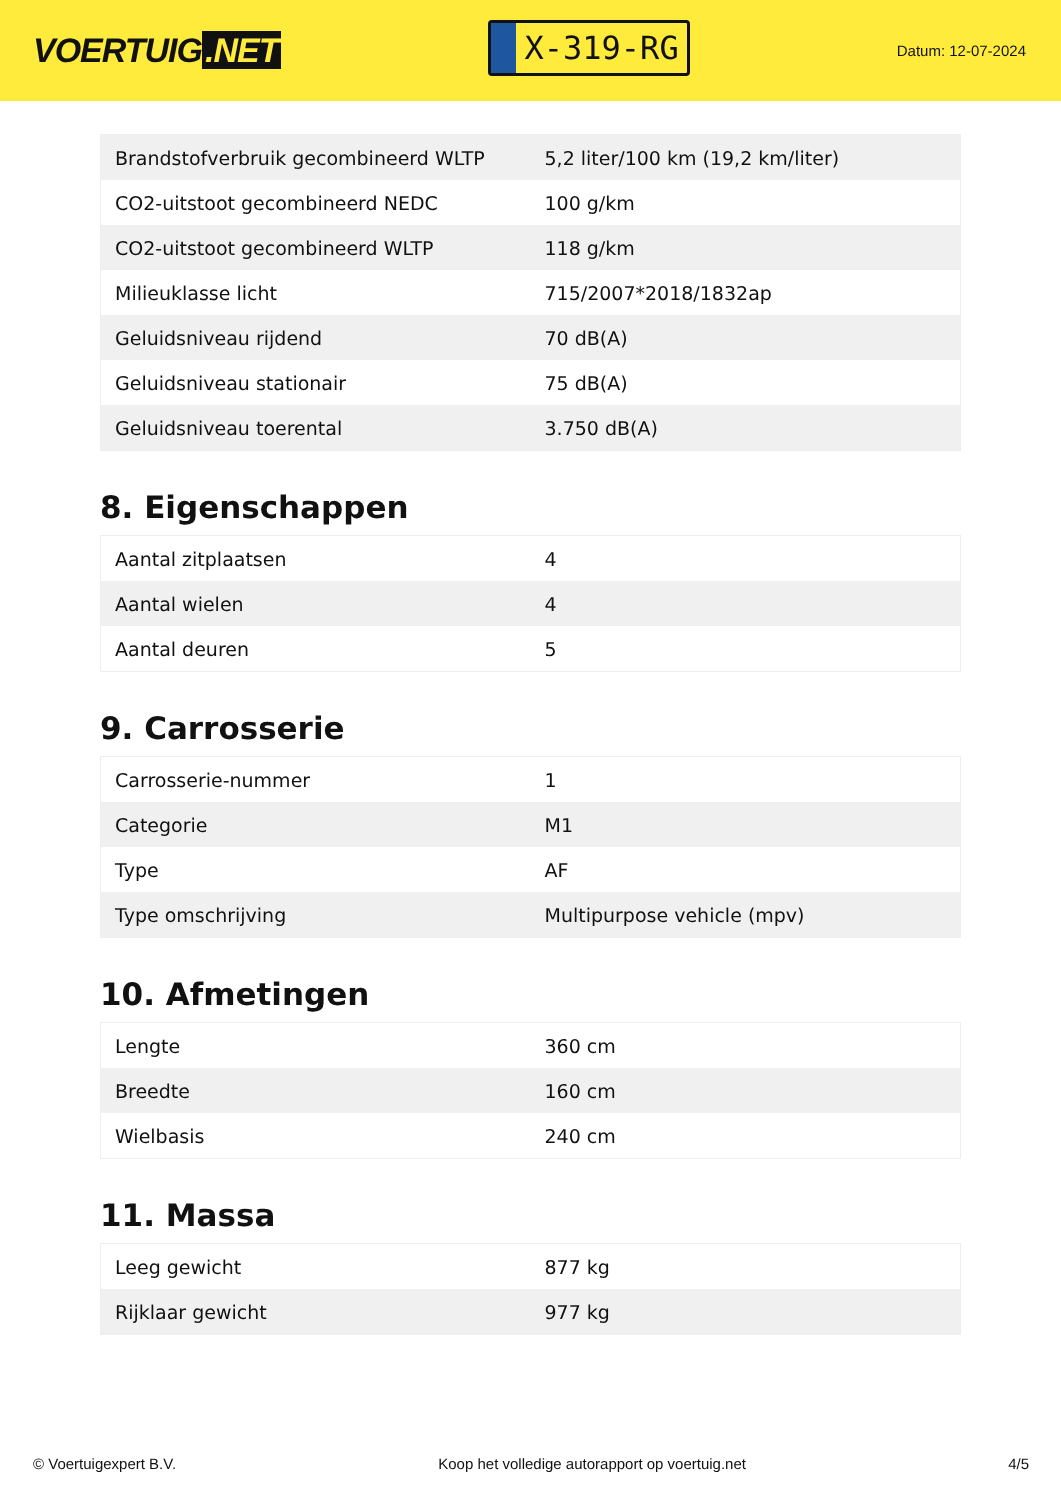VOERTUIG.NET
X-319-RG
Datum: 12-07-2024
| Brandstofverbruik gecombineerd WLTP | 5,2 liter/100 km (19,2 km/liter) |
| CO2-uitstoot gecombineerd NEDC | 100 g/km |
| CO2-uitstoot gecombineerd WLTP | 118 g/km |
| Milieuklasse licht | 715/2007*2018/1832ap |
| Geluidsniveau rijdend | 70 dB(A) |
| Geluidsniveau stationair | 75 dB(A) |
| Geluidsniveau toerental | 3.750 dB(A) |
8. Eigenschappen
| Aantal zitplaatsen | 4 |
| Aantal wielen | 4 |
| Aantal deuren | 5 |
9. Carrosserie
| Carrosserie-nummer | 1 |
| Categorie | M1 |
| Type | AF |
| Type omschrijving | Multipurpose vehicle (mpv) |
10. Afmetingen
| Lengte | 360 cm |
| Breedte | 160 cm |
| Wielbasis | 240 cm |
11. Massa
| Leeg gewicht | 877 kg |
| Rijklaar gewicht | 977 kg |
© Voertuigexpert B.V. Koop het volledige autorapport op voertuig.net 4/5